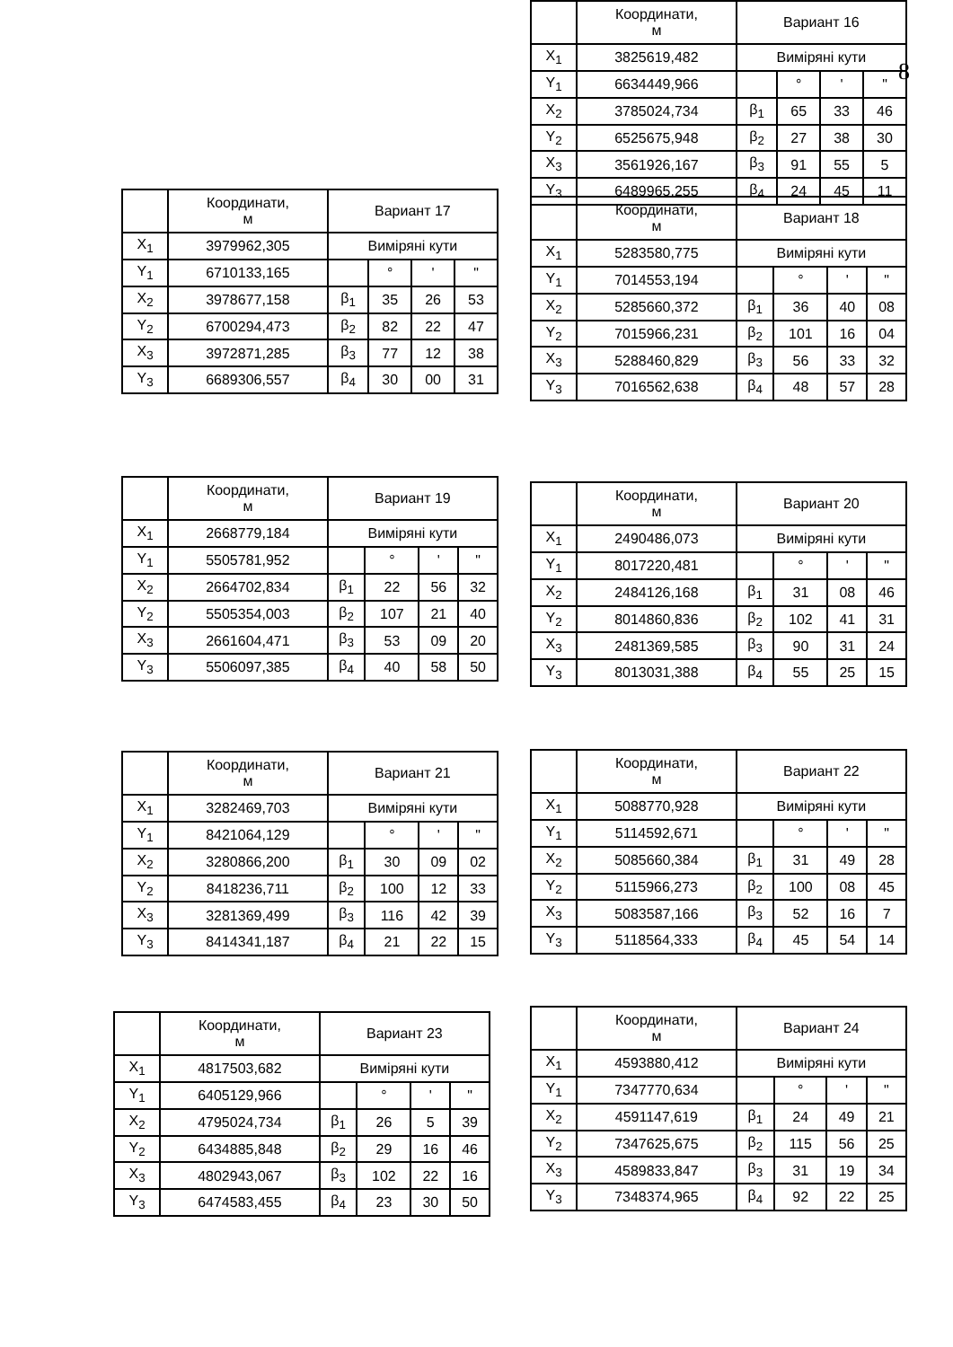| | Координати, м | Вариант 16 | | | |
| X<sub>1</sub> | 3825619,482 | Виміряні кути | | | |
| Y<sub>1</sub> | 6634449,966 | | ° | ' | " |
| X<sub>2</sub> | 3785024,734 | β<sub>1</sub> | 65 | 33 | 46 |
| Y<sub>2</sub> | 6525675,948 | β<sub>2</sub> | 27 | 38 | 30 |
| X<sub>3</sub> | 3561926,167 | β<sub>3</sub> | 91 | 55 | 5 |
| Y<sub>3</sub> | 6489965,255 | β<sub>4</sub> | 24 | 45 | 11 |
8
| | Координати, м | Вариант 17 | | | |
| X<sub>1</sub> | 3979962,305 | Виміряні кути | | | |
| Y<sub>1</sub> | 6710133,165 | | ° | ' | " |
| X<sub>2</sub> | 3978677,158 | β<sub>1</sub> | 35 | 26 | 53 |
| Y<sub>2</sub> | 6700294,473 | β<sub>2</sub> | 82 | 22 | 47 |
| X<sub>3</sub> | 3972871,285 | β<sub>3</sub> | 77 | 12 | 38 |
| Y<sub>3</sub> | 6689306,557 | β<sub>4</sub> | 30 | 00 | 31 |
| | Координати, м | Вариант 18 | | | |
| X<sub>1</sub> | 5283580,775 | Виміряні кути | | | |
| Y<sub>1</sub> | 7014553,194 | | ° | ' | " |
| X<sub>2</sub> | 5285660,372 | β<sub>1</sub> | 36 | 40 | 08 |
| Y<sub>2</sub> | 7015966,231 | β<sub>2</sub> | 101 | 16 | 04 |
| X<sub>3</sub> | 5288460,829 | β<sub>3</sub> | 56 | 33 | 32 |
| Y<sub>3</sub> | 7016562,638 | β<sub>4</sub> | 48 | 57 | 28 |
| | Координати, м | Вариант 19 | | | |
| X<sub>1</sub> | 2668779,184 | Виміряні кути | | | |
| Y<sub>1</sub> | 5505781,952 | | ° | ' | " |
| X<sub>2</sub> | 2664702,834 | β<sub>1</sub> | 22 | 56 | 32 |
| Y<sub>2</sub> | 5505354,003 | β<sub>2</sub> | 107 | 21 | 40 |
| X<sub>3</sub> | 2661604,471 | β<sub>3</sub> | 53 | 09 | 20 |
| Y<sub>3</sub> | 5506097,385 | β<sub>4</sub> | 40 | 58 | 50 |
| | Координати, м | Вариант 20 | | | |
| X<sub>1</sub> | 2490486,073 | Виміряні кути | | | |
| Y<sub>1</sub> | 8017220,481 | | ° | ' | " |
| X<sub>2</sub> | 2484126,168 | β<sub>1</sub> | 31 | 08 | 46 |
| Y<sub>2</sub> | 8014860,836 | β<sub>2</sub> | 102 | 41 | 31 |
| X<sub>3</sub> | 2481369,585 | β<sub>3</sub> | 90 | 31 | 24 |
| Y<sub>3</sub> | 8013031,388 | β<sub>4</sub> | 55 | 25 | 15 |
| | Координати, м | Вариант 21 | | | |
| X<sub>1</sub> | 3282469,703 | Виміряні кути | | | |
| Y<sub>1</sub> | 8421064,129 | | ° | ' | " |
| X<sub>2</sub> | 3280866,200 | β<sub>1</sub> | 30 | 09 | 02 |
| Y<sub>2</sub> | 8418236,711 | β<sub>2</sub> | 100 | 12 | 33 |
| X<sub>3</sub> | 3281369,499 | β<sub>3</sub> | 116 | 42 | 39 |
| Y<sub>3</sub> | 8414341,187 | β<sub>4</sub> | 21 | 22 | 15 |
| | Координати, м | Вариант 22 | | | |
| X<sub>1</sub> | 5088770,928 | Виміряні кути | | | |
| Y<sub>1</sub> | 5114592,671 | | ° | ' | " |
| X<sub>2</sub> | 5085660,384 | β<sub>1</sub> | 31 | 49 | 28 |
| Y<sub>2</sub> | 5115966,273 | β<sub>2</sub> | 100 | 08 | 45 |
| X<sub>3</sub> | 5083587,166 | β<sub>3</sub> | 52 | 16 | 7 |
| Y<sub>3</sub> | 5118564,333 | β<sub>4</sub> | 45 | 54 | 14 |
| | Координати, м | Вариант 23 | | | |
| X<sub>1</sub> | 4817503,682 | Виміряні кути | | | |
| Y<sub>1</sub> | 6405129,966 | | ° | ' | " |
| X<sub>2</sub> | 4795024,734 | β<sub>1</sub> | 26 | 5 | 39 |
| Y<sub>2</sub> | 6434885,848 | β<sub>2</sub> | 29 | 16 | 46 |
| X<sub>3</sub> | 4802943,067 | β<sub>3</sub> | 102 | 22 | 16 |
| Y<sub>3</sub> | 6474583,455 | β<sub>4</sub> | 23 | 30 | 50 |
| | Координати, м | Вариант 24 | | | |
| X<sub>1</sub> | 4593880,412 | Виміряні кути | | | |
| Y<sub>1</sub> | 7347770,634 | | ° | ' | " |
| X<sub>2</sub> | 4591147,619 | β<sub>1</sub> | 24 | 49 | 21 |
| Y<sub>2</sub> | 7347625,675 | β<sub>2</sub> | 115 | 56 | 25 |
| X<sub>3</sub> | 4589833,847 | β<sub>3</sub> | 31 | 19 | 34 |
| Y<sub>3</sub> | 7348374,965 | β<sub>4</sub> | 92 | 22 | 25 |